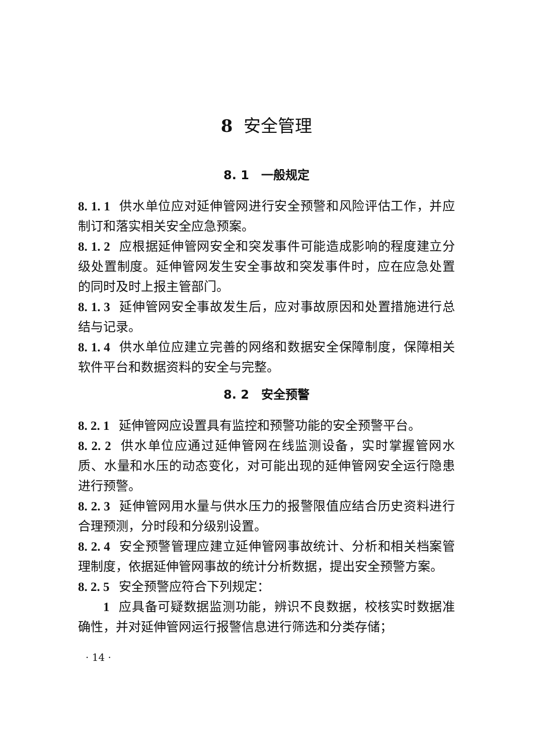8 安全管理
8. 1　一般规定
8. 1. 1 供水单位应对延伸管网进行安全预警和风险评估工作，并应制订和落实相关安全应急预案。
8. 1. 2 应根据延伸管网安全和突发事件可能造成影响的程度建立分级处置制度。延伸管网发生安全事故和突发事件时，应在应急处置的同时及时上报主管部门。
8. 1. 3 延伸管网安全事故发生后，应对事故原因和处置措施进行总结与记录。
8. 1. 4 供水单位应建立完善的网络和数据安全保障制度，保障相关软件平台和数据资料的安全与完整。
8. 2　安全预警
8. 2. 1 延伸管网应设置具有监控和预警功能的安全预警平台。
8. 2. 2 供水单位应通过延伸管网在线监测设备，实时掌握管网水质、水量和水压的动态变化，对可能出现的延伸管网安全运行隐患进行预警。
8. 2. 3 延伸管网用水量与供水压力的报警限值应结合历史资料进行合理预测，分时段和分级别设置。
8. 2. 4 安全预警管理应建立延伸管网事故统计、分析和相关档案管理制度，依据延伸管网事故的统计分析数据，提出安全预警方案。
8. 2. 5 安全预警应符合下列规定：
1 应具备可疑数据监测功能，辨识不良数据，校核实时数据准确性，并对延伸管网运行报警信息进行筛选和分类存储；
· 14 ·